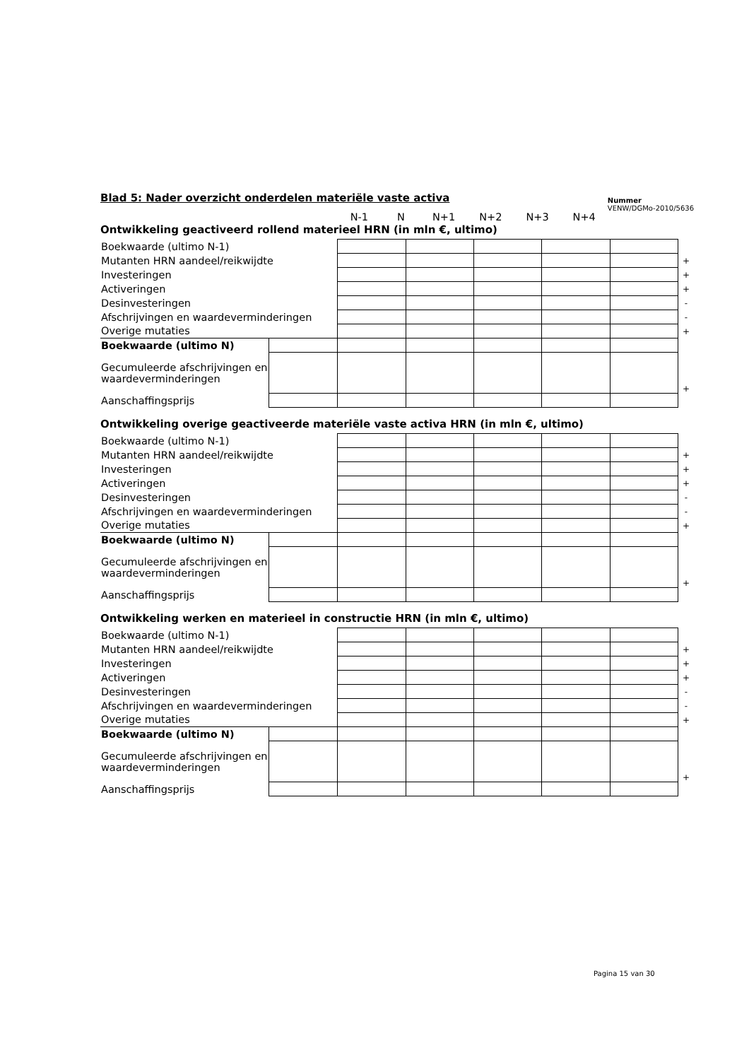Blad 5: Nader overzicht onderdelen materiële vaste activa
Nummer
VENW/DGMo-2010/5636
| N-1 | N | N+1 | N+2 | N+3 | N+4 |
Ontwikkeling geactiveerd rollend materieel HRN (in mln €, ultimo)
| Boekwaarde (ultimo N-1) | | | | | | | |
| Mutanten HRN aandeel/reikwijdte | | | | | | | + |
| Investeringen | | | | | | | + |
| Activeringen | | | | | | | + |
| Desinvesteringen | | | | | | | - |
| Afschrijvingen en waardeverminderingen | | | | | | | - |
| Overige mutaties | | | | | | | + |
| Boekwaarde (ultimo N) | | | | | | | |
| Gecumuleerde afschrijvingen en waardeverminderingen | | | | | | | + |
| Aanschaffingsprijs | | | | | | | |
Ontwikkeling overige geactiveerde materiële vaste activa HRN (in mln €, ultimo)
| Boekwaarde (ultimo N-1) | | | | | | | |
| Mutanten HRN aandeel/reikwijdte | | | | | | | + |
| Investeringen | | | | | | | + |
| Activeringen | | | | | | | + |
| Desinvesteringen | | | | | | | - |
| Afschrijvingen en waardeverminderingen | | | | | | | - |
| Overige mutaties | | | | | | | + |
| Boekwaarde (ultimo N) | | | | | | | |
| Gecumuleerde afschrijvingen en waardeverminderingen | | | | | | | + |
| Aanschaffingsprijs | | | | | | | |
Ontwikkeling werken en materieel in constructie HRN (in mln €, ultimo)
| Boekwaarde (ultimo N-1) | | | | | | | |
| Mutanten HRN aandeel/reikwijdte | | | | | | | + |
| Investeringen | | | | | | | + |
| Activeringen | | | | | | | + |
| Desinvesteringen | | | | | | | - |
| Afschrijvingen en waardeverminderingen | | | | | | | - |
| Overige mutaties | | | | | | | + |
| Boekwaarde (ultimo N) | | | | | | | |
| Gecumuleerde afschrijvingen en waardeverminderingen | | | | | | | + |
| Aanschaffingsprijs | | | | | | | |
Pagina 15 van 30